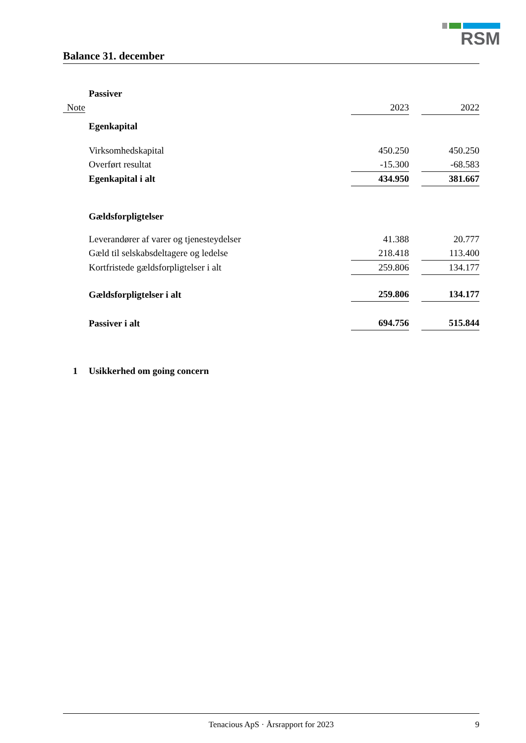RSM
Balance 31. december
| | Passiver | | | |
| Note | | 2023 | | 2022 |
| | Egenkapital | | | |
| | Virksomhedskapital | 450.250 | | 450.250 |
| | Overført resultat | -15.300 | | -68.583 |
| | Egenkapital i alt | 434.950 | | 381.667 |
| | Gældsforpligtelser | | | |
| | Leverandører af varer og tjenesteydelser | 41.388 | | 20.777 |
| | Gæld til selskabsdeltagere og ledelse | 218.418 | | 113.400 |
| | Kortfristede gældsforpligtelser i alt | 259.806 | | 134.177 |
| | Gældsforpligtelser i alt | 259.806 | | 134.177 |
| | Passiver i alt | 694.756 | | 515.844 |
| 1 | Usikkerhed om going concern | | | |
Tenacious ApS · Årsrapport for 2023 9